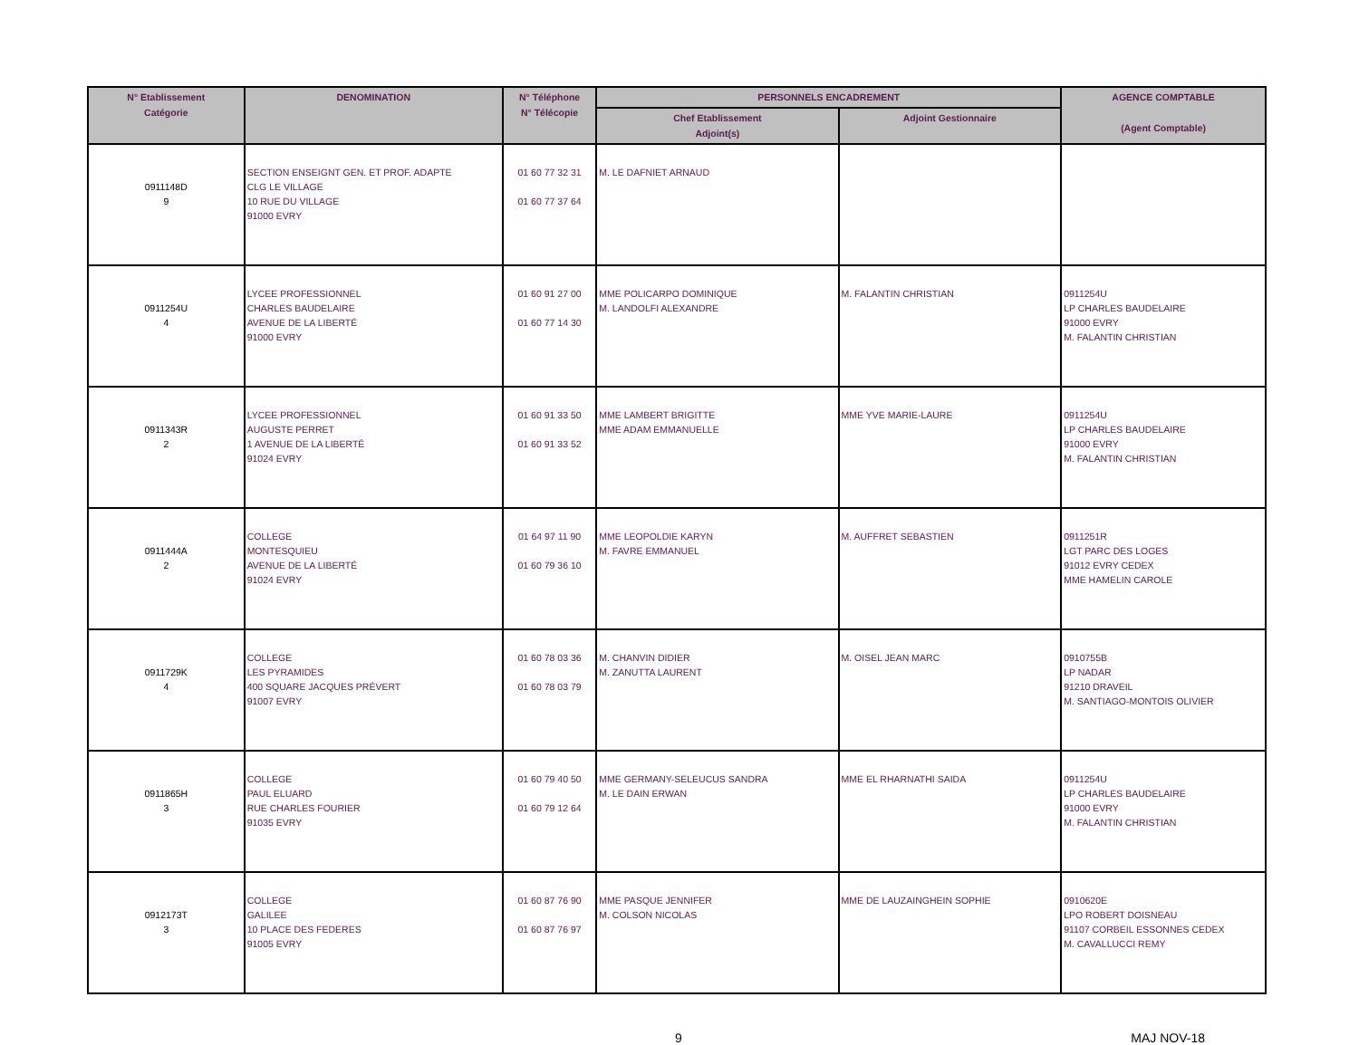| N° Etablissement Catégorie | DENOMINATION | N° Téléphone N° Télécopie | PERSONNELS ENCADREMENT | | AGENCE COMPTABLE (Agent Comptable) |
| --- | --- | --- | --- | --- | --- |
| | | | Chef Etablissement Adjoint(s) | Adjoint Gestionnaire | |
| 0911148D 9 | SECTION ENSEIGNT GEN. ET PROF. ADAPTE CLG LE VILLAGE 10 RUE DU VILLAGE 91000 EVRY | 01 60 77 32 31 01 60 77 37 64 | M. LE DAFNIET ARNAUD | | |
| 0911254U 4 | LYCEE PROFESSIONNEL CHARLES BAUDELAIRE AVENUE DE LA LIBERTÉ 91000 EVRY | 01 60 91 27 00 01 60 77 14 30 | MME POLICARPO DOMINIQUE M. LANDOLFI ALEXANDRE | M. FALANTIN CHRISTIAN | 0911254U LP CHARLES BAUDELAIRE 91000 EVRY M. FALANTIN CHRISTIAN |
| 0911343R 2 | LYCEE PROFESSIONNEL AUGUSTE PERRET 1 AVENUE DE LA LIBERTÉ 91024 EVRY | 01 60 91 33 50 01 60 91 33 52 | MME LAMBERT BRIGITTE MME ADAM EMMANUELLE | MME YVE MARIE-LAURE | 0911254U LP CHARLES BAUDELAIRE 91000 EVRY M. FALANTIN CHRISTIAN |
| 0911444A 2 | COLLEGE MONTESQUIEU AVENUE DE LA LIBERTÉ 91024 EVRY | 01 64 97 11 90 01 60 79 36 10 | MME LEOPOLDIE KARYN M. FAVRE EMMANUEL | M. AUFFRET SEBASTIEN | 0911251R LGT PARC DES LOGES 91012 EVRY CEDEX MME HAMELIN CAROLE |
| 0911729K 4 | COLLEGE LES PYRAMIDES 400 SQUARE JACQUES PRÉVERT 91007 EVRY | 01 60 78 03 36 01 60 78 03 79 | M. CHANVIN DIDIER M. ZANUTTA LAURENT | M. OISEL JEAN MARC | 0910755B LP NADAR 91210 DRAVEIL M. SANTIAGO-MONTOIS OLIVIER |
| 0911865H 3 | COLLEGE PAUL ELUARD RUE CHARLES FOURIER 91035 EVRY | 01 60 79 40 50 01 60 79 12 64 | MME GERMANY-SELEUCUS SANDRA M. LE DAIN ERWAN | MME EL RHARNATHI SAIDA | 0911254U LP CHARLES BAUDELAIRE 91000 EVRY M. FALANTIN CHRISTIAN |
| 0912173T 3 | COLLEGE GALILEE 10 PLACE DES FEDERES 91005 EVRY | 01 60 87 76 90 01 60 87 76 97 | MME PASQUE JENNIFER M. COLSON NICOLAS | MME DE LAUZAINGHEIN SOPHIE | 0910620E LPO ROBERT DOISNEAU 91107 CORBEIL ESSONNES CEDEX M. CAVALLUCCI REMY |
9 MAJ NOV-18